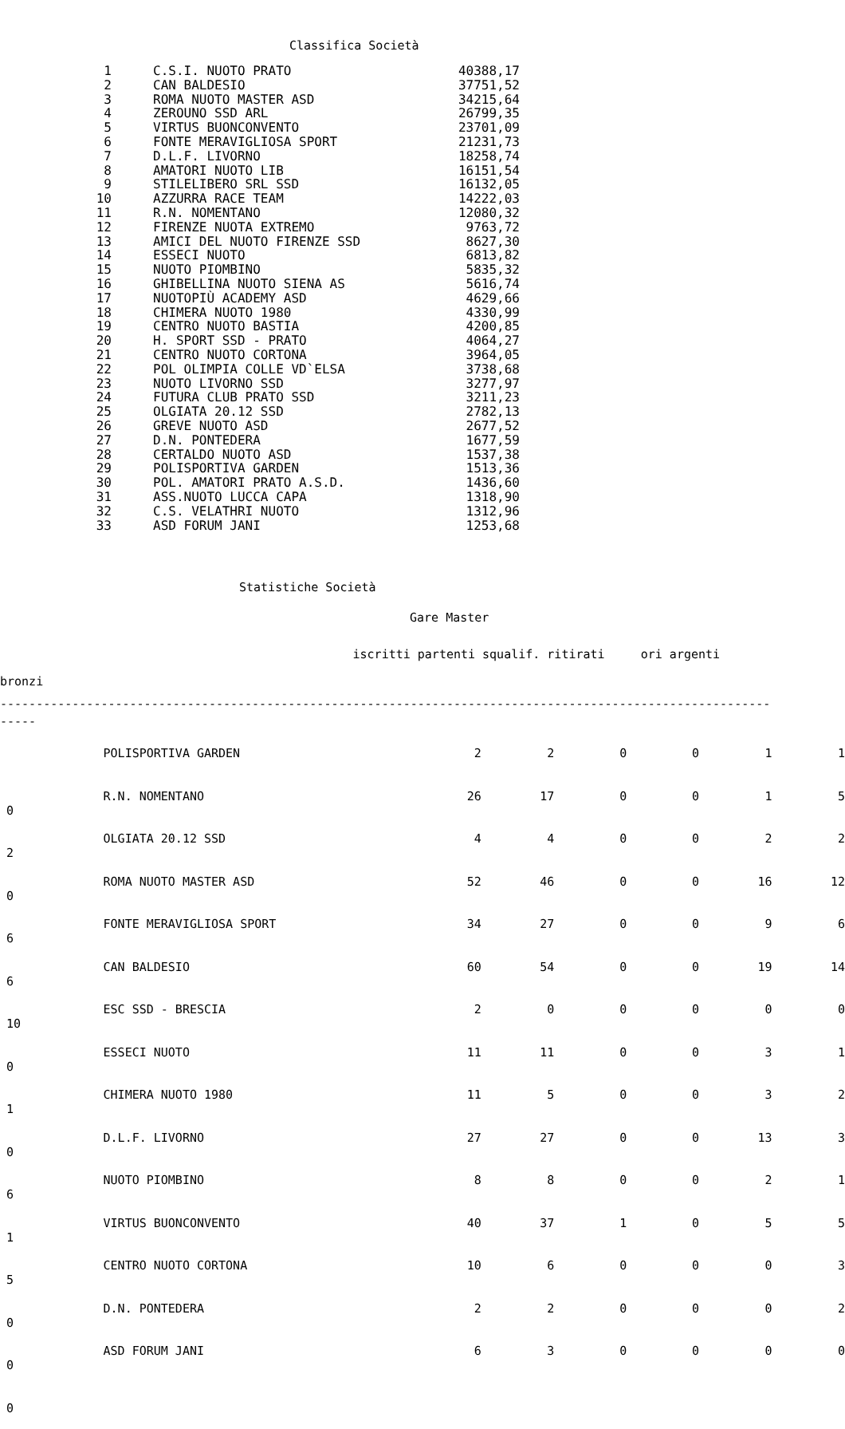Classifica Società
| 1 | C.S.I. NUOTO PRATO | 40388,17 |
| 2 | CAN BALDESIO | 37751,52 |
| 3 | ROMA NUOTO MASTER ASD | 34215,64 |
| 4 | ZEROUNO SSD ARL | 26799,35 |
| 5 | VIRTUS BUONCONVENTO | 23701,09 |
| 6 | FONTE MERAVIGLIOSA SPORT | 21231,73 |
| 7 | D.L.F. LIVORNO | 18258,74 |
| 8 | AMATORI NUOTO LIB | 16151,54 |
| 9 | STILELIBERO SRL SSD | 16132,05 |
| 10 | AZZURRA RACE TEAM | 14222,03 |
| 11 | R.N. NOMENTANO | 12080,32 |
| 12 | FIRENZE NUOTA EXTREMO | 9763,72 |
| 13 | AMICI DEL NUOTO FIRENZE SSD | 8627,30 |
| 14 | ESSECI NUOTO | 6813,82 |
| 15 | NUOTO PIOMBINO | 5835,32 |
| 16 | GHIBELLINA NUOTO SIENA AS | 5616,74 |
| 17 | NUOTOPIÙ ACADEMY ASD | 4629,66 |
| 18 | CHIMERA NUOTO 1980 | 4330,99 |
| 19 | CENTRO NUOTO BASTIA | 4200,85 |
| 20 | H. SPORT SSD - PRATO | 4064,27 |
| 21 | CENTRO NUOTO CORTONA | 3964,05 |
| 22 | POL OLIMPIA COLLE VD`ELSA | 3738,68 |
| 23 | NUOTO LIVORNO SSD | 3277,97 |
| 24 | FUTURA CLUB PRATO SSD | 3211,23 |
| 25 | OLGIATA 20.12 SSD | 2782,13 |
| 26 | GREVE NUOTO ASD | 2677,52 |
| 27 | D.N. PONTEDERA | 1677,59 |
| 28 | CERTALDO NUOTO ASD | 1537,38 |
| 29 | POLISPORTIVA GARDEN | 1513,36 |
| 30 | POL. AMATORI PRATO A.S.D. | 1436,60 |
| 31 | ASS.NUOTO LUCCA CAPA | 1318,90 |
| 32 | C.S. VELATHRI NUOTO | 1312,96 |
| 33 | ASD FORUM JANI | 1253,68 |
Statistiche Società
Gare Master
iscritti partenti squalif. ritirati ori argenti bronzi
----------------------------------------------------------------------------------------------------------- -----
| | POLISPORTIVA GARDEN | 2 | 2 | 0 | 0 | 1 | 1 |
| 0 | R.N. NOMENTANO | 26 | 17 | 0 | 0 | 1 | 5 |
| 2 | OLGIATA 20.12 SSD | 4 | 4 | 0 | 0 | 2 | 2 |
| 0 | ROMA NUOTO MASTER ASD | 52 | 46 | 0 | 0 | 16 | 12 |
| 6 | FONTE MERAVIGLIOSA SPORT | 34 | 27 | 0 | 0 | 9 | 6 |
| 6 | CAN BALDESIO | 60 | 54 | 0 | 0 | 19 | 14 |
| 10 | ESC SSD - BRESCIA | 2 | 0 | 0 | 0 | 0 | 0 |
| 0 | ESSECI NUOTO | 11 | 11 | 0 | 0 | 3 | 1 |
| 1 | CHIMERA NUOTO 1980 | 11 | 5 | 0 | 0 | 3 | 2 |
| 0 | D.L.F. LIVORNO | 27 | 27 | 0 | 0 | 13 | 3 |
| 6 | NUOTO PIOMBINO | 8 | 8 | 0 | 0 | 2 | 1 |
| 1 | VIRTUS BUONCONVENTO | 40 | 37 | 1 | 0 | 5 | 5 |
| 5 | CENTRO NUOTO CORTONA | 10 | 6 | 0 | 0 | 0 | 3 |
| 0 | D.N. PONTEDERA | 2 | 2 | 0 | 0 | 0 | 2 |
| 0 | ASD FORUM JANI | 6 | 3 | 0 | 0 | 0 | 0 |
| 0 | | | | | | | |